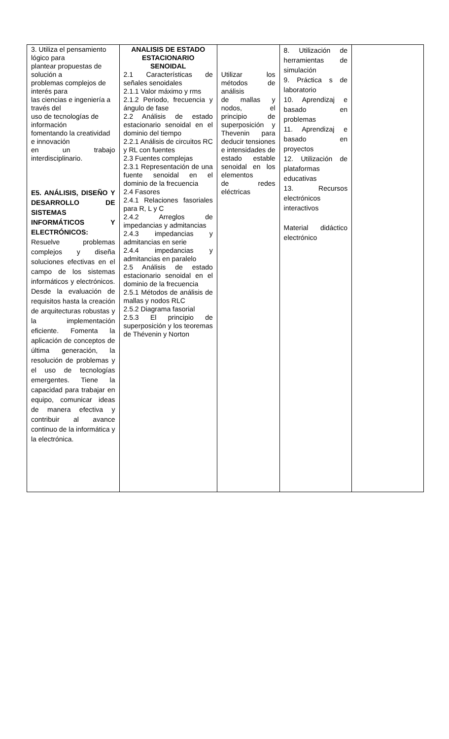| 3. Utiliza el pensamiento lógico para plantear propuestas de solución a problemas complejos de interés para las ciencias e ingeniería a través del uso de tecnologías de información fomentando la creatividad e innovación en un trabajo interdisciplinario. E5. ANÁLISIS, DISEÑO Y DESARROLLO DE SISTEMAS INFORMÁTICOS Y ELECTRÓNICOS: Resuelve problemas complejos y diseña soluciones efectivas en el campo de los sistemas informáticos y electrónicos. Desde la evaluación de requisitos hasta la creación de arquitecturas robustas y la implementación eficiente. Fomenta la aplicación de conceptos de última generación, la resolución de problemas y el uso de tecnologías emergentes. Tiene la capacidad para trabajar en equipo, comunicar ideas de manera efectiva y contribuir al avance continuo de la informática y la electrónica. | ANALISIS DE ESTADO ESTACIONARIO SENOIDAL 2.1 Características de señales senoidales 2.1.1 Valor máximo y rms 2.1.2 Periodo, frecuencia y ángulo de fase 2.2 Análisis de estado estacionario senoidal en el dominio del tiempo 2.2.1 Análisis de circuitos RC y RL con fuentes 2.3 Fuentes complejas 2.3.1 Representación de una fuente senoidal en el dominio de la frecuencia 2.4 Fasores 2.4.1 Relaciones fasoriales para R, L y C 2.4.2 Arreglos de impedancias y admitancias 2.4.3 impedancias y admitancias en serie 2.4.4 impedancias y admitancias en paralelo 2.5 Análisis de estado estacionario senoidal en el dominio de la frecuencia 2.5.1 Métodos de análisis de mallas y nodos RLC 2.5.2 Diagrama fasorial 2.5.3 El principio de superposición y los teoremas de Thévenin y Norton | Utilizar los métodos de análisis de mallas y nodos, el principio de superposición y Thevenin para deducir tensiones e intensidades de estado estable senoidal en los elementos de redes eléctricas | 8. Utilización de herramientas de simulación 9. Práctica s de laboratorio 10. Aprendizaj e basado en problemas 11. Aprendizaj e basado en proyectos 12. Utilización de plataformas educativas 13. Recursos electrónicos interactivos Material didáctico electrónico | |